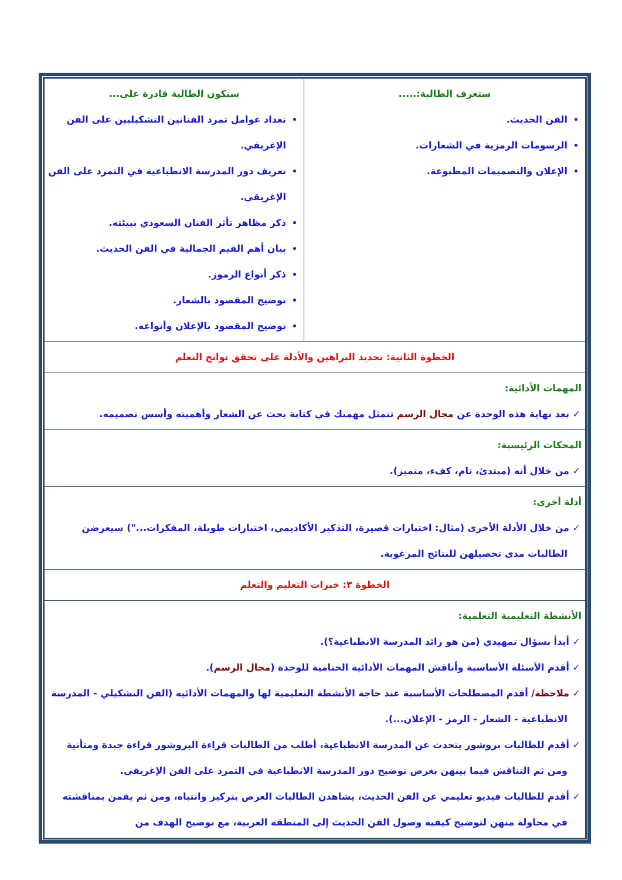| ستعرف الطالبة:..... الفن الحديث. الرسومات الرمزية في الشعارات. الإعلان والتصميمات المطبوعة. | ستكون الطالبة قادرة على... تعداد عوامل تمرد الفنانين التشكيليين على الفن الإغريقي. تعريف دور المدرسة الانطباعية في التمرد على الفن الإغريقي. ذكر مظاهر تأثر الفنان السعودي ببيئته. بيان أهم القيم الجمالية في الفن الحديث. ذكر أنواع الرموز. توضيح المقصود بالشعار. توضيح المقصود بالإعلان وأنواعه. |
| الخطوة الثانية: تحديد البراهين والأدلة على تحقق نواتج التعلم | |
| المهمات الأدائية: بعد نهاية هذه الوحدة عن مجال الرسم تتمثل مهمتك في كتابة بحث عن الشعار وأهميته وأسس تصميمه. | |
| المحكات الرئيسية: من خلال أنه (مبتدئ، نام، كفء، متميز). | |
| أدلة أخرى: من خلال الأدلة الأخرى (مثال: اختبارات قصيرة، التذكير الأكاديمي، اختبارات طويلة، المفكرات...") سيعرضن الطالبات مدى تحصيلهن للنتائج المرغوبة. | |
| الخطوة ٣: خبرات التعليم والتعلم | |
| الأنشطة التعليمية التعلمية: أبدأ بسؤال تمهيدي (من هو رائد المدرسة الانطباعية؟). أقدم الأسئلة الأساسية وأناقش المهمات الأدائية الختامية للوحدة ( مجال الرسم ). ملاحظة/ أقدم المصطلحات الأساسية عند حاجة الأنشطة التعليمية لها والمهمات الأدائية (الفن التشكيلي - المدرسة الانطباعية - الشعار - الرمز - الإعلان...). أقدم للطالبات بروشور يتحدث عن المدرسة الانطباعية، أطلب من الطالبات قراءة البروشور قراءة جيدة ومتأنية ومن ثم التناقش فيما بينهن بغرض توضيح دور المدرسة الانطباعية في التمرد على الفن الإغريقي. أقدم للطالبات فيديو تعليمي عن الفن الحديث، يشاهدن الطالبات العرض بتركيز وانتباه، ومن ثم يقمن بمناقشته في محاولة منهن لتوضيح كيفية وصول الفن الحديث إلى المنطقة العربية، مع توضيح الهدف من | |